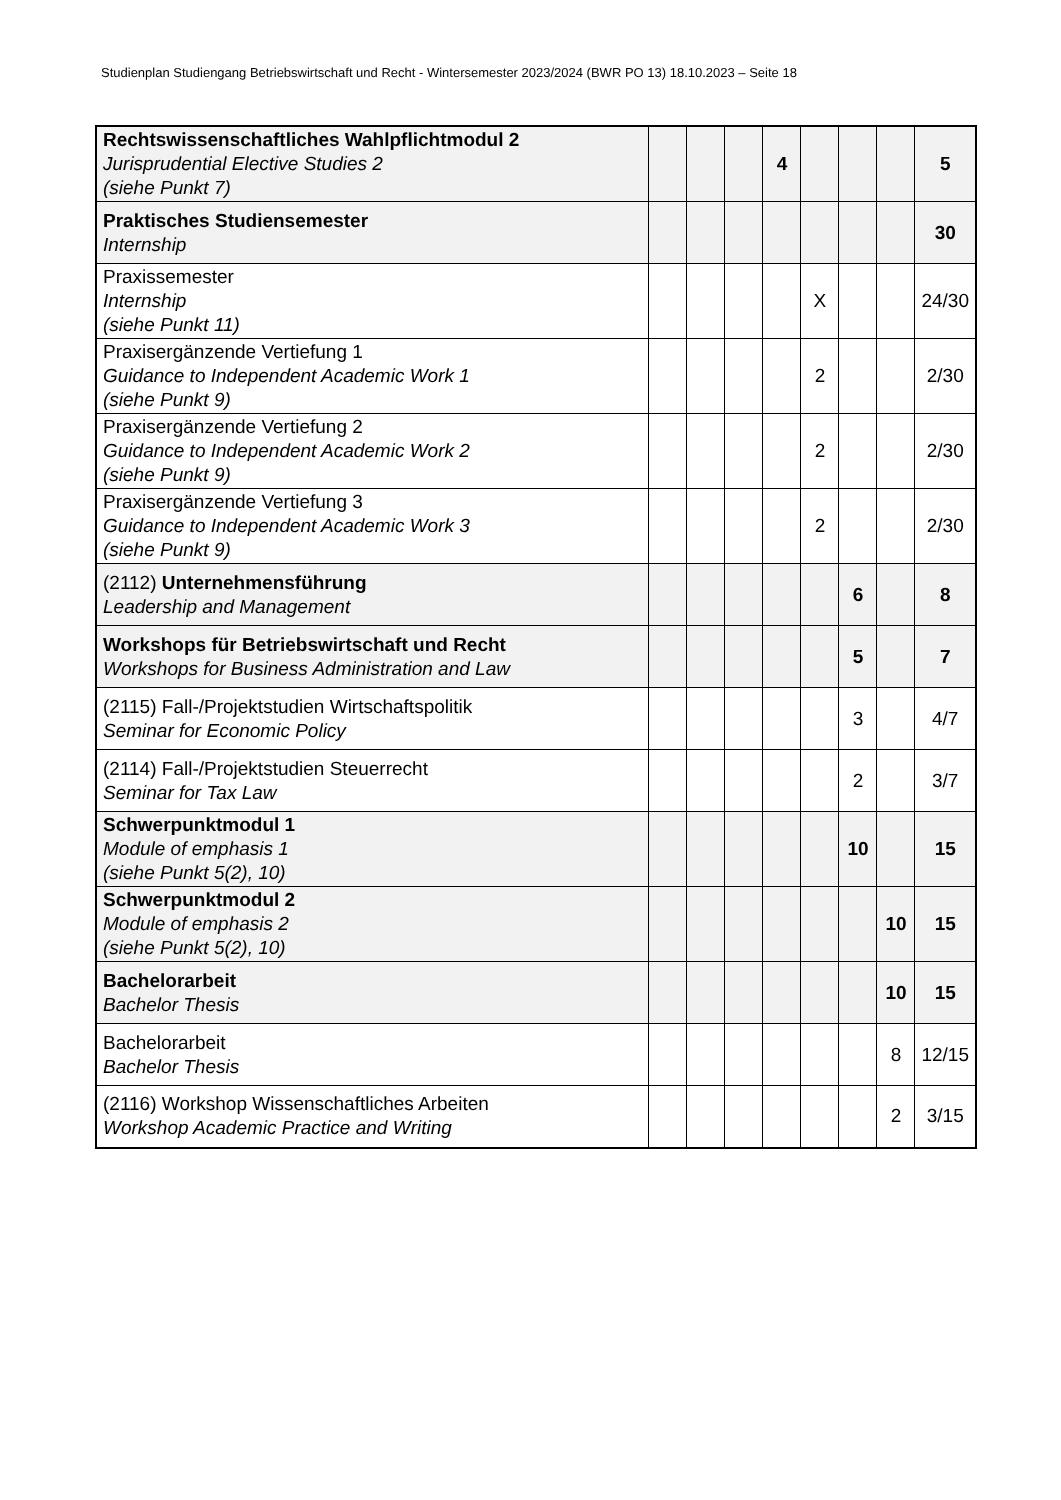Studienplan Studiengang Betriebswirtschaft und Recht - Wintersemester 2023/2024 (BWR PO 13) 18.10.2023 – Seite 18
| Rechtswissenschaftliches Wahlpflichtmodul 2 Jurisprudential Elective Studies 2 (siehe Punkt 7) | | | | 4 | | | | 5 |
| Praktisches Studiensemester Internship | | | | | | | | 30 |
| Praxissemester Internship (siehe Punkt 11) | | | | | X | | | 24/30 |
| Praxisergänzende Vertiefung 1 Guidance to Independent Academic Work 1 (siehe Punkt 9) | | | | | 2 | | | 2/30 |
| Praxisergänzende Vertiefung 2 Guidance to Independent Academic Work 2 (siehe Punkt 9) | | | | | 2 | | | 2/30 |
| Praxisergänzende Vertiefung 3 Guidance to Independent Academic Work 3 (siehe Punkt 9) | | | | | 2 | | | 2/30 |
| (2112) Unternehmensführung Leadership and Management | | | | | | 6 | | 8 |
| Workshops für Betriebswirtschaft und Recht Workshops for Business Administration and Law | | | | | | 5 | | 7 |
| (2115) Fall-/Projektstudien Wirtschaftspolitik Seminar for Economic Policy | | | | | | 3 | | 4/7 |
| (2114) Fall-/Projektstudien Steuerrecht Seminar for Tax Law | | | | | | 2 | | 3/7 |
| Schwerpunktmodul 1 Module of emphasis 1 (siehe Punkt 5(2), 10) | | | | | | 10 | | 15 |
| Schwerpunktmodul 2 Module of emphasis 2 (siehe Punkt 5(2), 10) | | | | | | | 10 | 15 |
| Bachelorarbeit Bachelor Thesis | | | | | | | 10 | 15 |
| Bachelorarbeit Bachelor Thesis | | | | | | | 8 | 12/15 |
| (2116) Workshop Wissenschaftliches Arbeiten Workshop Academic Practice and Writing | | | | | | | 2 | 3/15 |